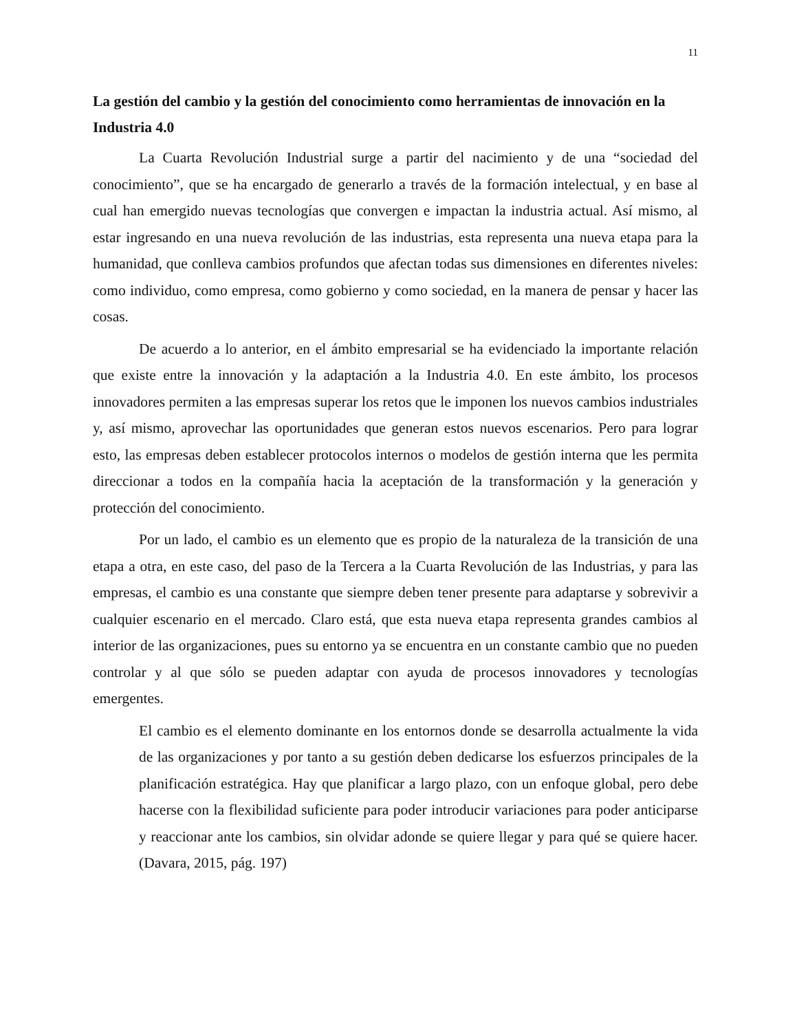11
La gestión del cambio y la gestión del conocimiento como herramientas de innovación en la Industria 4.0
La Cuarta Revolución Industrial surge a partir del nacimiento y de una “sociedad del conocimiento”, que se ha encargado de generarlo a través de la formación intelectual, y en base al cual han emergido nuevas tecnologías que convergen e impactan la industria actual. Así mismo, al estar ingresando en una nueva revolución de las industrias, esta representa una nueva etapa para la humanidad, que conlleva cambios profundos que afectan todas sus dimensiones en diferentes niveles: como individuo, como empresa, como gobierno y como sociedad, en la manera de pensar y hacer las cosas.
De acuerdo a lo anterior, en el ámbito empresarial se ha evidenciado la importante relación que existe entre la innovación y la adaptación a la Industria 4.0. En este ámbito, los procesos innovadores permiten a las empresas superar los retos que le imponen los nuevos cambios industriales y, así mismo, aprovechar las oportunidades que generan estos nuevos escenarios. Pero para lograr esto, las empresas deben establecer protocolos internos o modelos de gestión interna que les permita direccionar a todos en la compañía hacia la aceptación de la transformación y la generación y protección del conocimiento.
Por un lado, el cambio es un elemento que es propio de la naturaleza de la transición de una etapa a otra, en este caso, del paso de la Tercera a la Cuarta Revolución de las Industrias, y para las empresas, el cambio es una constante que siempre deben tener presente para adaptarse y sobrevivir a cualquier escenario en el mercado. Claro está, que esta nueva etapa representa grandes cambios al interior de las organizaciones, pues su entorno ya se encuentra en un constante cambio que no pueden controlar y al que sólo se pueden adaptar con ayuda de procesos innovadores y tecnologías emergentes.
El cambio es el elemento dominante en los entornos donde se desarrolla actualmente la vida de las organizaciones y por tanto a su gestión deben dedicarse los esfuerzos principales de la planificación estratégica. Hay que planificar a largo plazo, con un enfoque global, pero debe hacerse con la flexibilidad suficiente para poder introducir variaciones para poder anticiparse y reaccionar ante los cambios, sin olvidar adonde se quiere llegar y para qué se quiere hacer. (Davara, 2015, pág. 197)